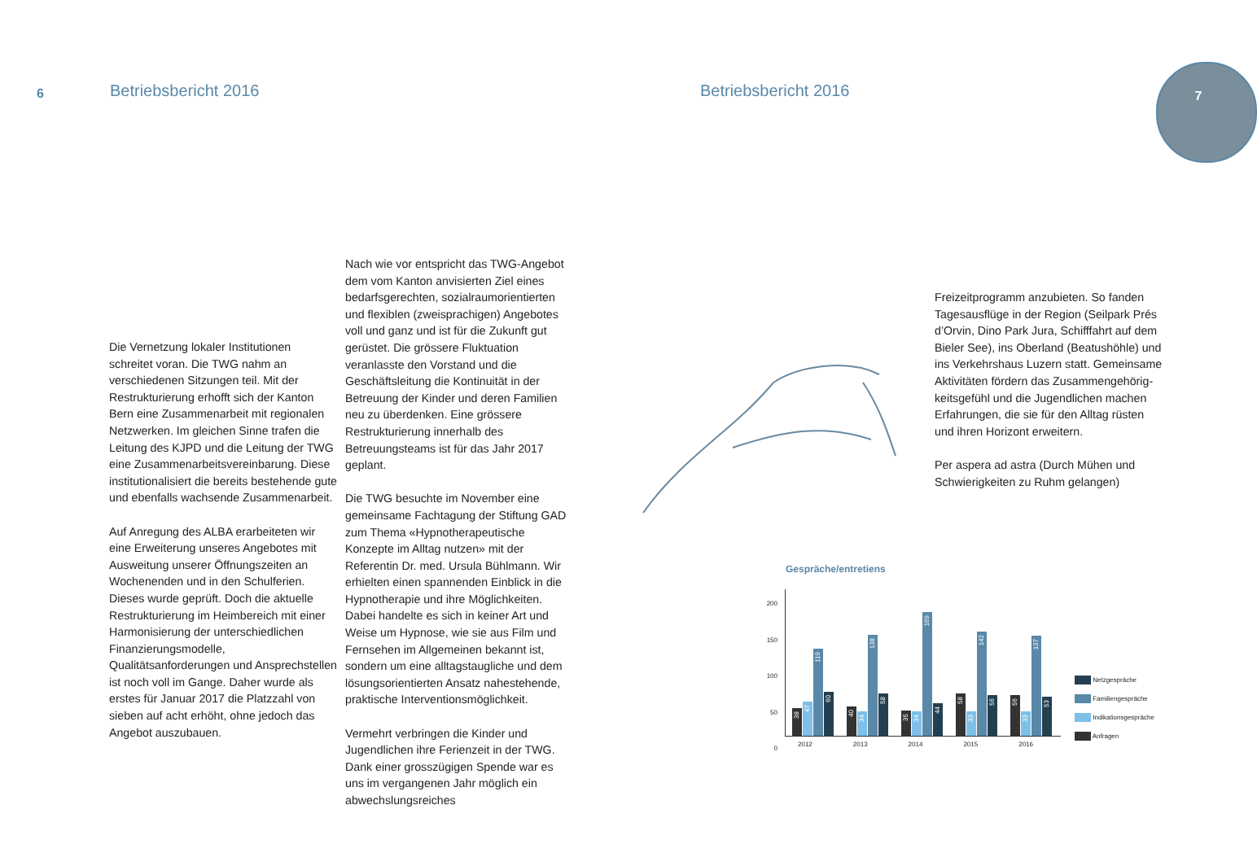6 Betriebsbericht 2016 Betriebsbericht 2016
7
Die Vernetzung lokaler Institutionen schreitet voran. Die TWG nahm an verschiedenen Sitzungen teil. Mit der Restrukturierung erhofft sich der Kanton Bern eine Zusammenarbeit mit regionalen Netzwerken. Im gleichen Sinne trafen die Leitung des KJPD und die Leitung der TWG eine Zusammenarbeitsvereinbarung. Diese institutionalisiert die bereits bestehende gute und ebenfalls wachsende Zusammen­arbeit.
Auf Anregung des ALBA erarbeiteten wir eine Erweiterung unseres Angebotes mit Auswei­tung unserer Öffnungszeiten an Wochenenden und in den Schulferien. Dieses wurde geprüft. Doch die aktuelle Restrukturierung im Heimbereich mit einer Harmonisierung der unterschiedlichen Finanzierungsmodelle, Qualitätsanforderungen und Ansprechstellen ist noch voll im Gange. Daher wurde als erstes für Januar 2017 die Platzzahl von sieben auf acht erhöht, ohne jedoch das Angebot auszubauen.
Nach wie vor entspricht das TWG-Angebot dem vom Kanton anvisierten Ziel eines bedarfsge­rechten, sozialraumorientierten und flexiblen (zweisprachigen) Angebotes voll und ganz und ist für die Zukunft gut gerüstet. Die grössere Fluktuation veranlasste den Vorstand und die Geschäftsleitung die Kontinuität in der Betreuung der Kinder und deren Familien neu zu überdenken. Eine grössere Restrukturierung innerhalb des Betreuungsteams ist für das Jahr 2017 geplant.
Die TWG besuchte im November eine gemeinsame Fachtagung der Stiftung GAD zum Thema «Hypnotherapeutische Konzepte im Alltag nutzen» mit der Referentin Dr. med. Ursula Bühlmann. Wir erhielten einen spannenden Einblick in die Hypnotherapie und ihre Möglichkeiten. Dabei handelte es sich in keiner Art und Weise um Hypnose, wie sie aus Film und Fernsehen im Allgemeinen bekannt ist, sondern um eine alltagstaugliche und dem lösungsorientierten Ansatz nahestehende, praktische Interventionsmöglichkeit.
Vermehrt verbringen die Kinder und Jugendli­chen ihre Ferienzeit in der TWG. Dank einer grosszügigen Spende war es uns im vergange­nen Jahr möglich ein abwechslungsreiches
Freizeitprogramm anzubieten. So fanden Tagesausflüge in der Region (Seilpark Prés d’Orvin, Dino Park Jura, Schifffahrt auf dem Bieler See), ins Oberland (Beatushöhle) und ins Verkehrshaus Luzern statt. Gemeinsame Aktivitäten fördern das Zusammengehörig­keitsgefühl und die Jugendlichen machen Erfahrungen, die sie für den Alltag rüsten und ihren Horizont erweitern.
Per aspera ad astra (Durch Mühen und Schwierigkeiten zu Ruhm gelangen)
Gespräche/entretiens
200
150
100
50
0
38
47
119
60
40
34
138
58
35
34
169
44
58
33
142
56
56
33
137
53
2012 2013 2014 2015 2016
Netzgespräche
Familiengespräche
Indikationsgespräche
Anfragen